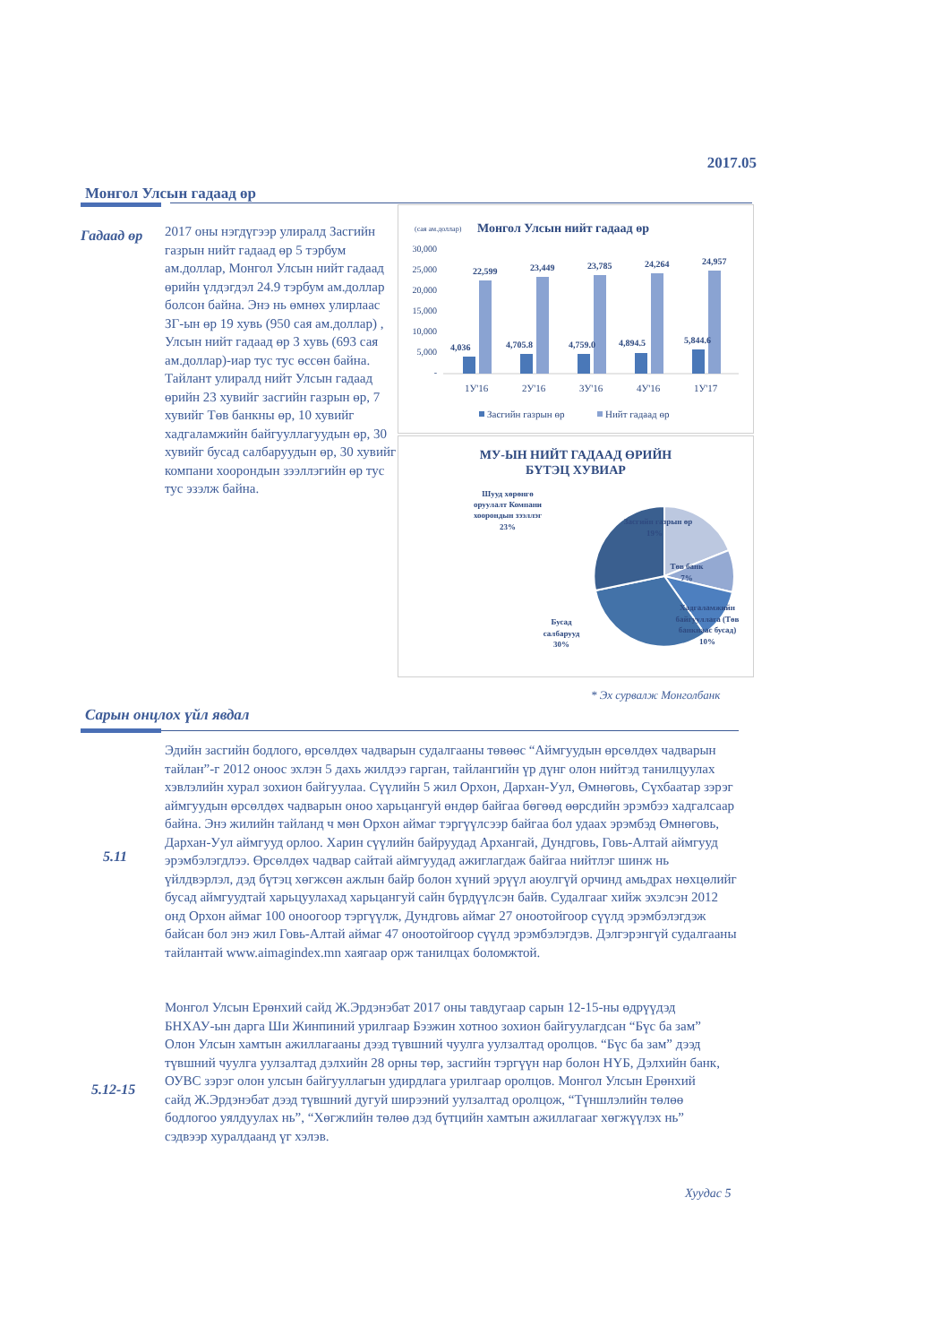2017.05
Монгол Улсын гадаад өр
Гадаад өр
2017 оны нэгдүгээр улиралд Засгийн газрын нийт гадаад өр 5 тэрбум ам.доллар, Монгол Улсын нийт гадаад өрийн үлдэгдэл 24.9 тэрбум ам.доллар болсон байна. Энэ нь өмнөх улирлаас ЗГ-ын өр 19 хувь (950 сая ам.доллар) , Улсын нийт гадаад өр 3 хувь (693 сая ам.доллар)-иар тус тус өссөн байна. Тайлант улиралд нийт Улсын гадаад өрийн 23 хувийг засгийн газрын өр, 7 хувийг Төв банкны өр, 10 хувийг хадгаламжийн байгууллагуудын өр, 30 хувийг бусад салбаруудын өр, 30 хувийг компани хоорондын зээллэгийн өр тус тус эзэлж байна.
(сая ам.доллар)
Монгол Улсын нийт гадаад өр
30,000
25,000
20,000
15,000
10,000
5,000
-
4,036
4,705.8
4,759.0
4,894.5
5,844.6
22,599
23,449
23,785
24,264
24,957
1У'16
2У'16
3У'16
4У'16
1У'17
Засгийн газрын өр
Нийт гадаад өр
МУ-ЫН НИЙТ ГАДААД ӨРИЙН
БҮТЭЦ ХУВИАР
Шууд хөрөнгө
оруулалт Компани
хоорондын зээллэг
23%
Засгийн газрын өр
19%
Төв банк
7%
Хадгаламжийн
байгууллага (Төв
банкнаас бусад)
10%
Бусад
салбарууд
30%
* Эх сурвалж Монголбанк
Сарын онцлох үйл явдал
5.11
Эдийн засгийн бодлого, өрсөлдөх чадварын судалгааны төвөөс “Аймгуудын өрсөлдөх чадварын тайлан”-г 2012 оноос эхлэн 5 дахь жилдээ гарган, тайлангийн үр дүнг олон нийтэд танилцуулах хэвлэлийн хурал зохион байгуулаа. Сүүлийн 5 жил Орхон, Дархан-Уул, Өмнөговь, Сүхбаатар зэрэг аймгуудын өрсөлдөх чадварын оноо харьцангуй өндөр байгаа бөгөөд өөрсдийн эрэмбээ хадгалсаар байна. Энэ жилийн тайланд ч мөн Орхон аймаг тэргүүлсээр байгаа бол удаах эрэмбэд Өмнөговь, Дархан-Уул аймгууд орлоо. Харин сүүлийн байруудад Архангай, Дундговь, Говь-Алтай аймгууд эрэмбэлэгдлээ. Өрсөлдөх чадвар сайтай аймгуудад ажиглагдаж байгаа нийтлэг шинж нь үйлдвэрлэл, дэд бүтэц хөгжсөн ажлын байр болон хүний эрүүл аюулгүй орчинд амьдрах нөхцөлийг бусад аймгуудтай харьцуулахад харьцангуй сайн бүрдүүлсэн байв. Судалгааг хийж эхэлсэн 2012 онд Орхон аймаг 100 оноогоор тэргүүлж, Дундговь аймаг 27 оноотойгоор сүүлд эрэмбэлэгдэж байсан бол энэ жил Говь-Алтай аймаг 47 оноотойгоор сүүлд эрэмбэлэгдэв. Дэлгэрэнгүй судалгааны тайлантай www.aimagindex.mn хаягаар орж танилцах боломжтой.
5.12-15
Монгол Улсын Ерөнхий сайд Ж.Эрдэнэбат 2017 оны тавдугаар сарын 12-15-ны өдрүүдэд БНХАУ-ын дарга Ши Жинпиний урилгаар Бээжин хотноо зохион байгуулагдсан “Бүс ба зам” Олон Улсын хамтын ажиллагааны дээд түвшний чуулга уулзалтад оролцов. “Бүс ба зам” дээд түвшний чуулга уулзалтад дэлхийн 28 орны төр, засгийн тэргүүн нар болон НҮБ, Дэлхийн банк, ОУВС зэрэг олон улсын байгууллагын удирдлага урилгаар оролцов. Монгол Улсын Ерөнхий сайд Ж.Эрдэнэбат дээд түвшний дугуй ширээний уулзалтад оролцож, “Түншлэлийн төлөө бодлогоо уялдуулах нь”, “Хөгжлийн төлөө дэд бүтцийн хамтын ажиллагааг хөгжүүлэх нь” сэдвээр хуралдаанд үг хэлэв.
Хуудас 5